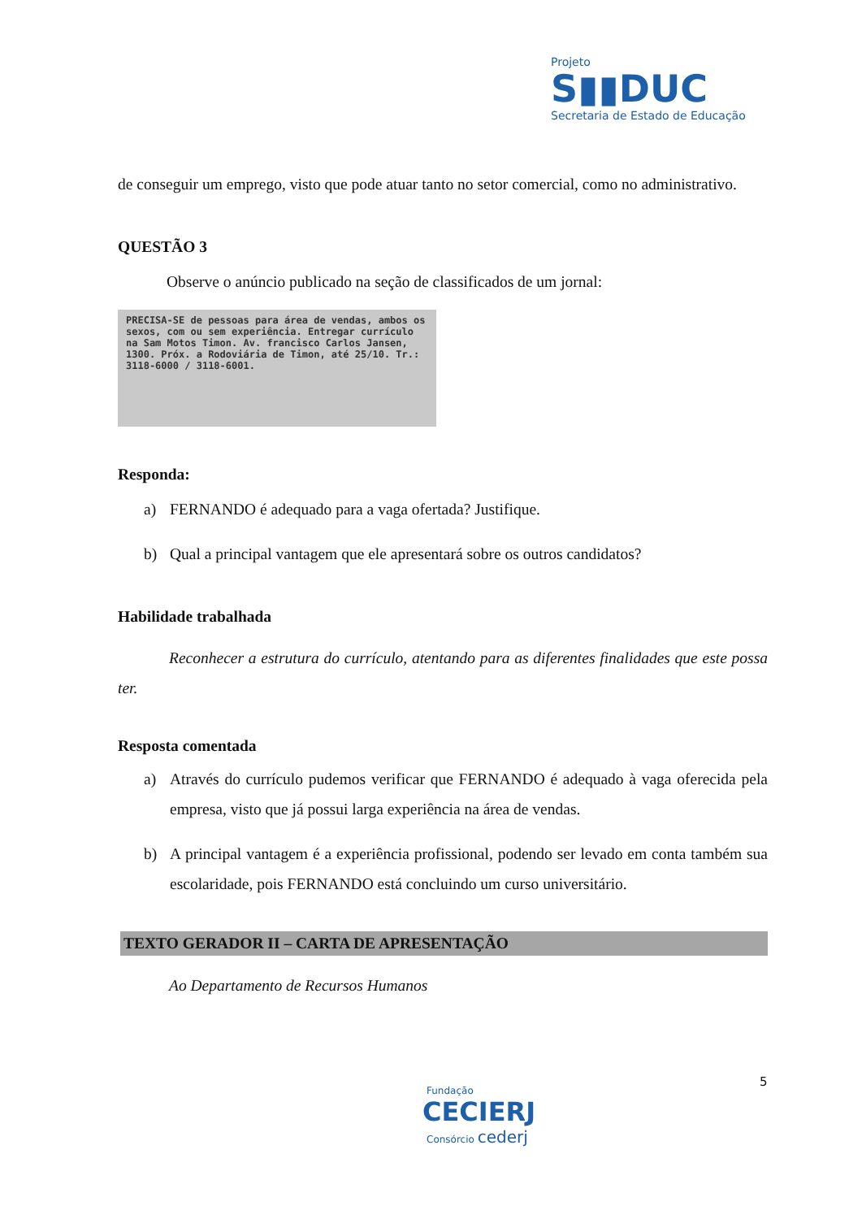Projeto
S▮▮DUC
Secretaria de Estado de Educação
de conseguir um emprego, visto que pode atuar tanto no setor comercial, como no administrativo.
QUESTÃO 3
Observe o anúncio publicado na seção de classificados de um jornal:
PRECISA-SE de pessoas para área de vendas, ambos os sexos, com ou sem experiência. Entregar currículo na Sam Motos Timon. Av. francisco Carlos Jansen, 1300. Próx. a Rodoviária de Timon, até 25/10. Tr.: 3118-6000 / 3118-6001.
Responda:
a) FERNANDO é adequado para a vaga ofertada? Justifique.
b) Qual a principal vantagem que ele apresentará sobre os outros candidatos?
Habilidade trabalhada
Reconhecer a estrutura do currículo, atentando para as diferentes finalidades que este possa ter.
Resposta comentada
a) Através do currículo pudemos verificar que FERNANDO é adequado à vaga oferecida pela empresa, visto que já possui larga experiência na área de vendas.
b) A principal vantagem é a experiência profissional, podendo ser levado em conta também sua escolaridade, pois FERNANDO está concluindo um curso universitário.
TEXTO GERADOR II – CARTA DE APRESENTAÇÃO
Ao Departamento de Recursos Humanos
5
Fundação
CECIERJ
Consórcio cederj